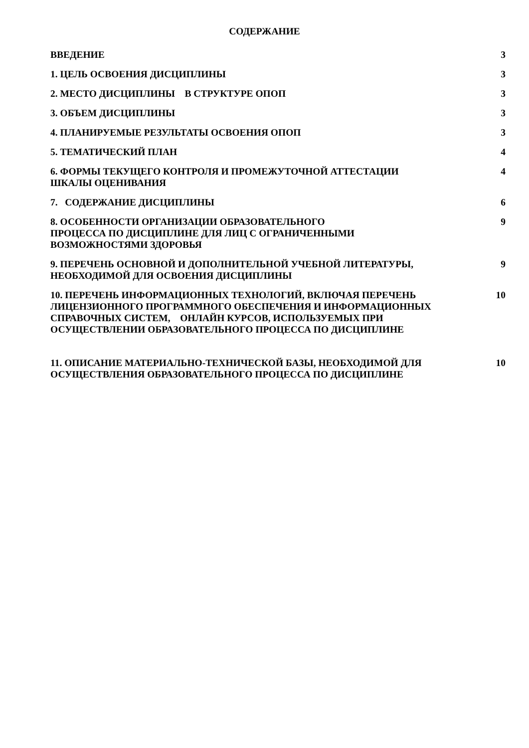СОДЕРЖАНИЕ
| ВВЕДЕНИЕ | 3 |
| 1. ЦЕЛЬ ОСВОЕНИЯ ДИСЦИПЛИНЫ | 3 |
| 2. МЕСТО ДИСЦИПЛИНЫ В СТРУКТУРЕ ОПОП | 3 |
| 3. ОБЪЕМ ДИСЦИПЛИНЫ | 3 |
| 4. ПЛАНИРУЕМЫЕ РЕЗУЛЬТАТЫ ОСВОЕНИЯ ОПОП | 3 |
| 5. ТЕМАТИЧЕСКИЙ ПЛАН | 4 |
| 6. ФОРМЫ ТЕКУЩЕГО КОНТРОЛЯ И ПРОМЕЖУТОЧНОЙ АТТЕСТАЦИИ ШКАЛЫ ОЦЕНИВАНИЯ | 4 |
| 7. СОДЕРЖАНИЕ ДИСЦИПЛИНЫ | 6 |
| 8. ОСОБЕННОСТИ ОРГАНИЗАЦИИ ОБРАЗОВАТЕЛЬНОГО ПРОЦЕССА ПО ДИСЦИПЛИНЕ ДЛЯ ЛИЦ С ОГРАНИЧЕННЫМИ ВОЗМОЖНОСТЯМИ ЗДОРОВЬЯ | 9 |
| 9. ПЕРЕЧЕНЬ ОСНОВНОЙ И ДОПОЛНИТЕЛЬНОЙ УЧЕБНОЙ ЛИТЕРАТУРЫ, НЕОБХОДИМОЙ ДЛЯ ОСВОЕНИЯ ДИСЦИПЛИНЫ | 9 |
| 10. ПЕРЕЧЕНЬ ИНФОРМАЦИОННЫХ ТЕХНОЛОГИЙ, ВКЛЮЧАЯ ПЕРЕЧЕНЬ ЛИЦЕНЗИОННОГО ПРОГРАММНОГО ОБЕСПЕЧЕНИЯ И ИНФОРМАЦИОННЫХ СПРАВОЧНЫХ СИСТЕМ, ОНЛАЙН КУРСОВ, ИСПОЛЬЗУЕМЫХ ПРИ ОСУЩЕСТВЛЕНИИ ОБРАЗОВАТЕЛЬНОГО ПРОЦЕССА ПО ДИСЦИПЛИНЕ | 10 |
| 11. ОПИСАНИЕ МАТЕРИАЛЬНО-ТЕХНИЧЕСКОЙ БАЗЫ, НЕОБХОДИМОЙ ДЛЯ ОСУЩЕСТВЛЕНИЯ ОБРАЗОВАТЕЛЬНОГО ПРОЦЕССА ПО ДИСЦИПЛИНЕ | 10 |